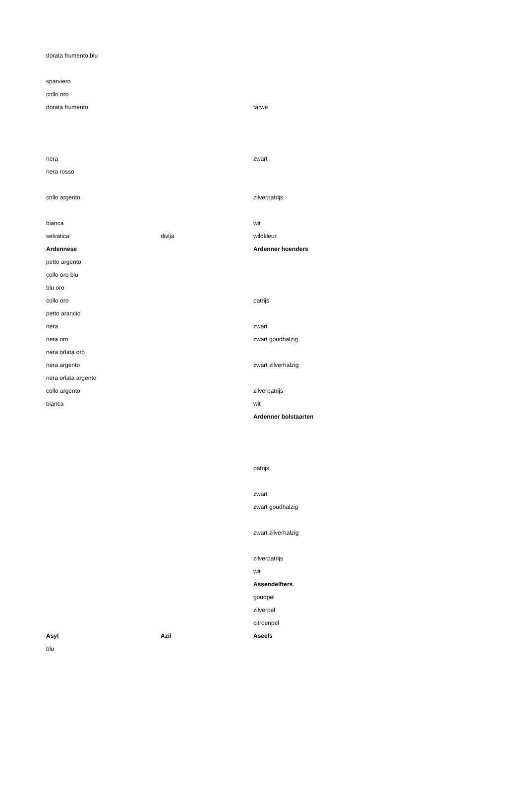| dorata frumento blu | | |
| sparviero | | |
| collo oro | | |
| dorata frumento | | tarwe |
| nera | | zwart |
| nera rosso | | |
| collo argento | | zilverpatrijs |
| bianca | | wit |
| selvatica | divlja | wildkleur |
| Ardennese | | Ardenner hoenders |
| petto argento | | |
| collo oro blu | | |
| blu oro | | |
| collo oro | | patrijs |
| petto arancio | | |
| nera | | zwart |
| nera oro | | zwart goudhalzig |
| nera orlata oro | | |
| nera argento | | zwart zilverhalzig |
| nera orlata argento | | |
| collo argento | | zilverpatrijs |
| bianca | | wit |
| | | Ardenner bolstaarten |
| | | patrijs |
| | | zwart |
| | | zwart goudhalzig |
| | | zwart zilverhalzig |
| | | zilverpatrijs |
| | | wit |
| | | Assendelfters |
| | | goudpel |
| | | zilverpel |
| | | citroenpel |
| Asyl | Azil | Aseels |
| blu | | |